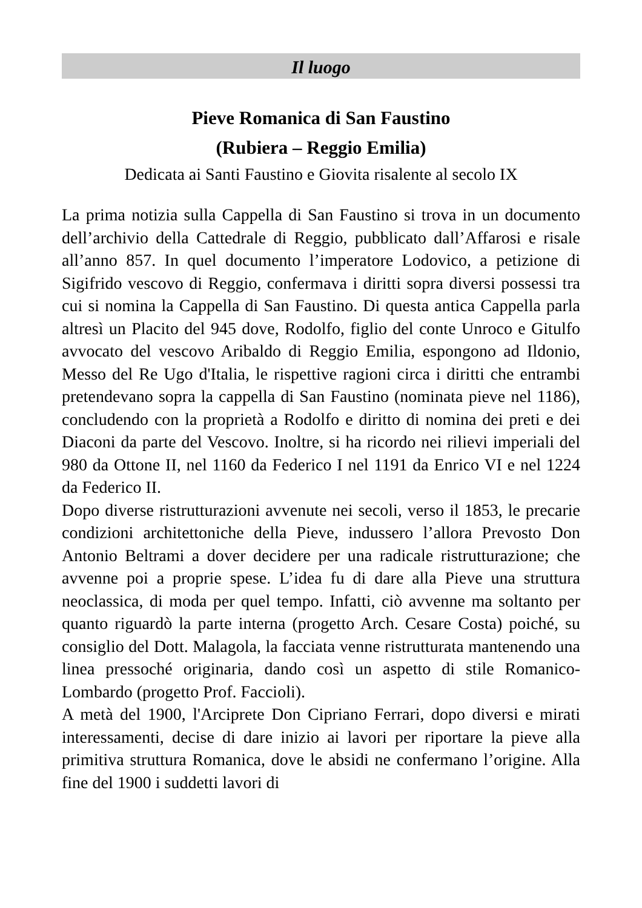Il luogo
Pieve Romanica di San Faustino
(Rubiera – Reggio Emilia)
Dedicata ai Santi Faustino e Giovita risalente al secolo IX
La prima notizia sulla Cappella di San Faustino si trova in un documento dell’archivio della Cattedrale di Reggio, pubblicato dall’Affarosi e risale all’anno 857. In quel documento l’imperatore Lodovico, a petizione di Sigifrido vescovo di Reggio, confermava i diritti sopra diversi possessi tra cui si nomina la Cappella di San Faustino. Di questa antica Cappella parla altresì un Placito del 945 dove, Rodolfo, figlio del conte Unroco e Gitulfo avvocato del vescovo Aribaldo di Reggio Emilia, espongono ad Ildonio, Messo del Re Ugo d'Italia, le rispettive ragioni circa i diritti che entrambi pretendevano sopra la cappella di San Faustino (nominata pieve nel 1186), concludendo con la proprietà a Rodolfo e diritto di nomina dei preti e dei Diaconi da parte del Vescovo. Inoltre, si ha ricordo nei rilievi imperiali del 980 da Ottone II, nel 1160 da Federico I nel 1191 da Enrico VI e nel 1224 da Federico II.
Dopo diverse ristrutturazioni avvenute nei secoli, verso il 1853, le precarie condizioni architettoniche della Pieve, indussero l’allora Prevosto Don Antonio Beltrami a dover decidere per una radicale ristrutturazione; che avvenne poi a proprie spese. L’idea fu di dare alla Pieve una struttura neoclassica, di moda per quel tempo. Infatti, ciò avvenne ma soltanto per quanto riguardò la parte interna (progetto Arch. Cesare Costa) poiché, su consiglio del Dott. Malagola, la facciata venne ristrutturata mantenendo una linea pressoché originaria, dando così un aspetto di stile Romanico-Lombardo (progetto Prof. Faccioli).
A metà del 1900, l'Arciprete Don Cipriano Ferrari, dopo diversi e mirati interessamenti, decise di dare inizio ai lavori per riportare la pieve alla primitiva struttura Romanica, dove le absidi ne confermano l’origine. Alla fine del 1900 i suddetti lavori di